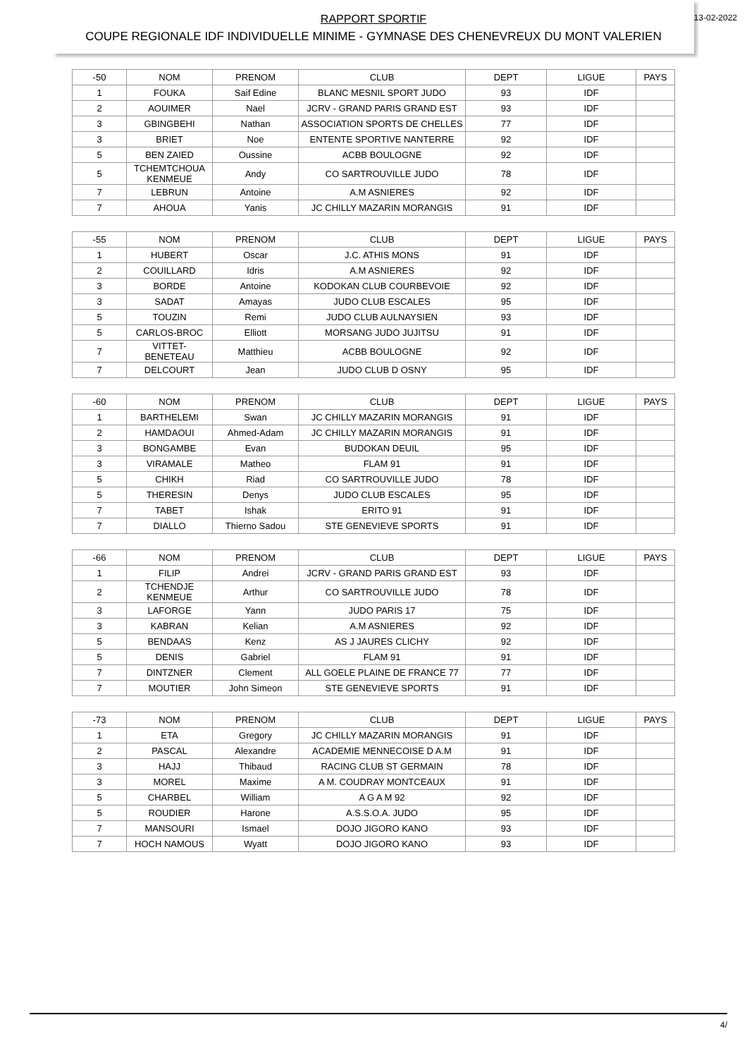RAPPORT SPORTIF
COUPE REGIONALE IDF INDIVIDUELLE MINIME - GYMNASE DES CHENEVREUX DU MONT VALERIEN
13-02-2022
| -50 | NOM | PRENOM | CLUB | DEPT | LIGUE | PAYS |
| 1 | FOUKA | Saif Edine | BLANC MESNIL SPORT JUDO | 93 | IDF | |
| 2 | AOUIMER | Nael | JCRV - GRAND PARIS GRAND EST | 93 | IDF | |
| 3 | GBINGBEHI | Nathan | ASSOCIATION SPORTS DE CHELLES | 77 | IDF | |
| 3 | BRIET | Noe | ENTENTE SPORTIVE NANTERRE | 92 | IDF | |
| 5 | BEN ZAIED | Oussine | ACBB BOULOGNE | 92 | IDF | |
| 5 | TCHEMTCHOUA KENMEUE | Andy | CO SARTROUVILLE JUDO | 78 | IDF | |
| 7 | LEBRUN | Antoine | A.M ASNIERES | 92 | IDF | |
| 7 | AHOUA | Yanis | JC CHILLY MAZARIN MORANGIS | 91 | IDF | |
| -55 | NOM | PRENOM | CLUB | DEPT | LIGUE | PAYS |
| 1 | HUBERT | Oscar | J.C. ATHIS MONS | 91 | IDF | |
| 2 | COUILLARD | Idris | A.M ASNIERES | 92 | IDF | |
| 3 | BORDE | Antoine | KODOKAN CLUB COURBEVOIE | 92 | IDF | |
| 3 | SADAT | Amayas | JUDO CLUB ESCALES | 95 | IDF | |
| 5 | TOUZIN | Remi | JUDO CLUB AULNAYSIEN | 93 | IDF | |
| 5 | CARLOS-BROC | Elliott | MORSANG JUDO JUJITSU | 91 | IDF | |
| 7 | VITTET-BENETEAU | Matthieu | ACBB BOULOGNE | 92 | IDF | |
| 7 | DELCOURT | Jean | JUDO CLUB D OSNY | 95 | IDF | |
| -60 | NOM | PRENOM | CLUB | DEPT | LIGUE | PAYS |
| 1 | BARTHELEMI | Swan | JC CHILLY MAZARIN MORANGIS | 91 | IDF | |
| 2 | HAMDAOUI | Ahmed-Adam | JC CHILLY MAZARIN MORANGIS | 91 | IDF | |
| 3 | BONGAMBE | Evan | BUDOKAN DEUIL | 95 | IDF | |
| 3 | VIRAMALE | Matheo | FLAM 91 | 91 | IDF | |
| 5 | CHIKH | Riad | CO SARTROUVILLE JUDO | 78 | IDF | |
| 5 | THERESIN | Denys | JUDO CLUB ESCALES | 95 | IDF | |
| 7 | TABET | Ishak | ERITO 91 | 91 | IDF | |
| 7 | DIALLO | Thierno Sadou | STE GENEVIEVE SPORTS | 91 | IDF | |
| -66 | NOM | PRENOM | CLUB | DEPT | LIGUE | PAYS |
| 1 | FILIP | Andrei | JCRV - GRAND PARIS GRAND EST | 93 | IDF | |
| 2 | TCHENDJE KENMEUE | Arthur | CO SARTROUVILLE JUDO | 78 | IDF | |
| 3 | LAFORGE | Yann | JUDO PARIS 17 | 75 | IDF | |
| 3 | KABRAN | Kelian | A.M ASNIERES | 92 | IDF | |
| 5 | BENDAAS | Kenz | AS J JAURES CLICHY | 92 | IDF | |
| 5 | DENIS | Gabriel | FLAM 91 | 91 | IDF | |
| 7 | DINTZNER | Clement | ALL GOELE PLAINE DE FRANCE 77 | 77 | IDF | |
| 7 | MOUTIER | John Simeon | STE GENEVIEVE SPORTS | 91 | IDF | |
| -73 | NOM | PRENOM | CLUB | DEPT | LIGUE | PAYS |
| 1 | ETA | Gregory | JC CHILLY MAZARIN MORANGIS | 91 | IDF | |
| 2 | PASCAL | Alexandre | ACADEMIE MENNECOISE D A.M | 91 | IDF | |
| 3 | HAJJ | Thibaud | RACING CLUB ST GERMAIN | 78 | IDF | |
| 3 | MOREL | Maxime | A M. COUDRAY MONTCEAUX | 91 | IDF | |
| 5 | CHARBEL | William | A G A M 92 | 92 | IDF | |
| 5 | ROUDIER | Harone | A.S.S.O.A. JUDO | 95 | IDF | |
| 7 | MANSOURI | Ismael | DOJO JIGORO KANO | 93 | IDF | |
| 7 | HOCH NAMOUS | Wyatt | DOJO JIGORO KANO | 93 | IDF | |
4/